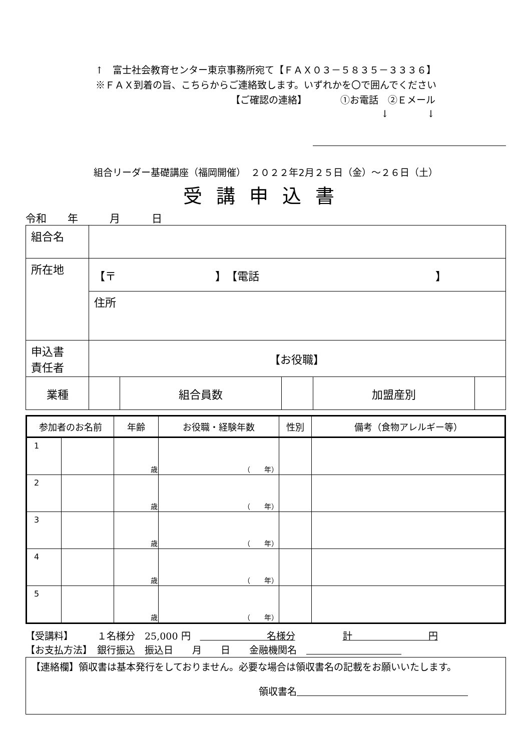↑　富士社会教育センター東京事務所宛て【ＦＡＸ０３－５８３５－３３３６】
※ＦＡＸ到着の旨、こちらからご連絡致します。いずれかを〇で囲んでください
【ご確認の連絡】　　　　①お電話　②Ｅメール
↓　　　　↓
組合リーダー基礎講座（福岡開催）　２０２２年2月２５日（金）～２６日（土）
受講申込書
令和　　年　　　月　　　日
| 組合名 | | | | | |
| 所在地 | 【〒 】 【電話 】 | | | | |
| | 住所 | | | | |
| 申込書 責任者 | 【お役職】 | | | | |
| 業種 | | 組合員数 | | 加盟産別 | |
| 参加者のお名前 | | 年齢 | お役職・経験年数 | 性別 | 備考（食物アレルギー等） |
| --- | --- | --- | --- | --- | --- |
| 1 | | 歳 | （ 年） | | |
| 2 | | 歳 | （ 年） | | |
| 3 | | 歳 | （ 年） | | |
| 4 | | 歳 | （ 年） | | |
| 5 | | 歳 | （ 年） | | |
【受講料】　　　１名様分　25,000 円　　　　　　　　名様分　　　　　計　　　　　　　　円
【お支払方法】　銀行振込　振込日　　月　　日　　金融機関名　　　　　　　　　　　
【連絡欄】領収書は基本発行をしておりません。必要な場合は領収書名の記載をお願いいたします。
領収書名